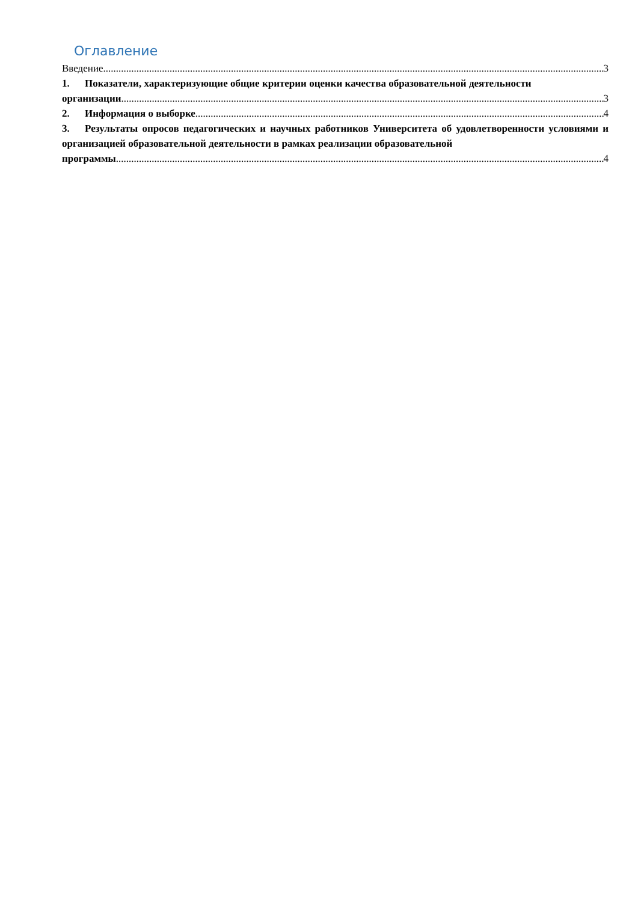Оглавление
Введение 3
1. Показатели, характеризующие общие критерии оценки качества образовательной деятельности
организации 3
2. Информация о выборке 4
3. Результаты опросов педагогических и научных работников Университета об удовлетворенности условиями и организацией образовательной деятельности в рамках реализации образовательной
программы 4